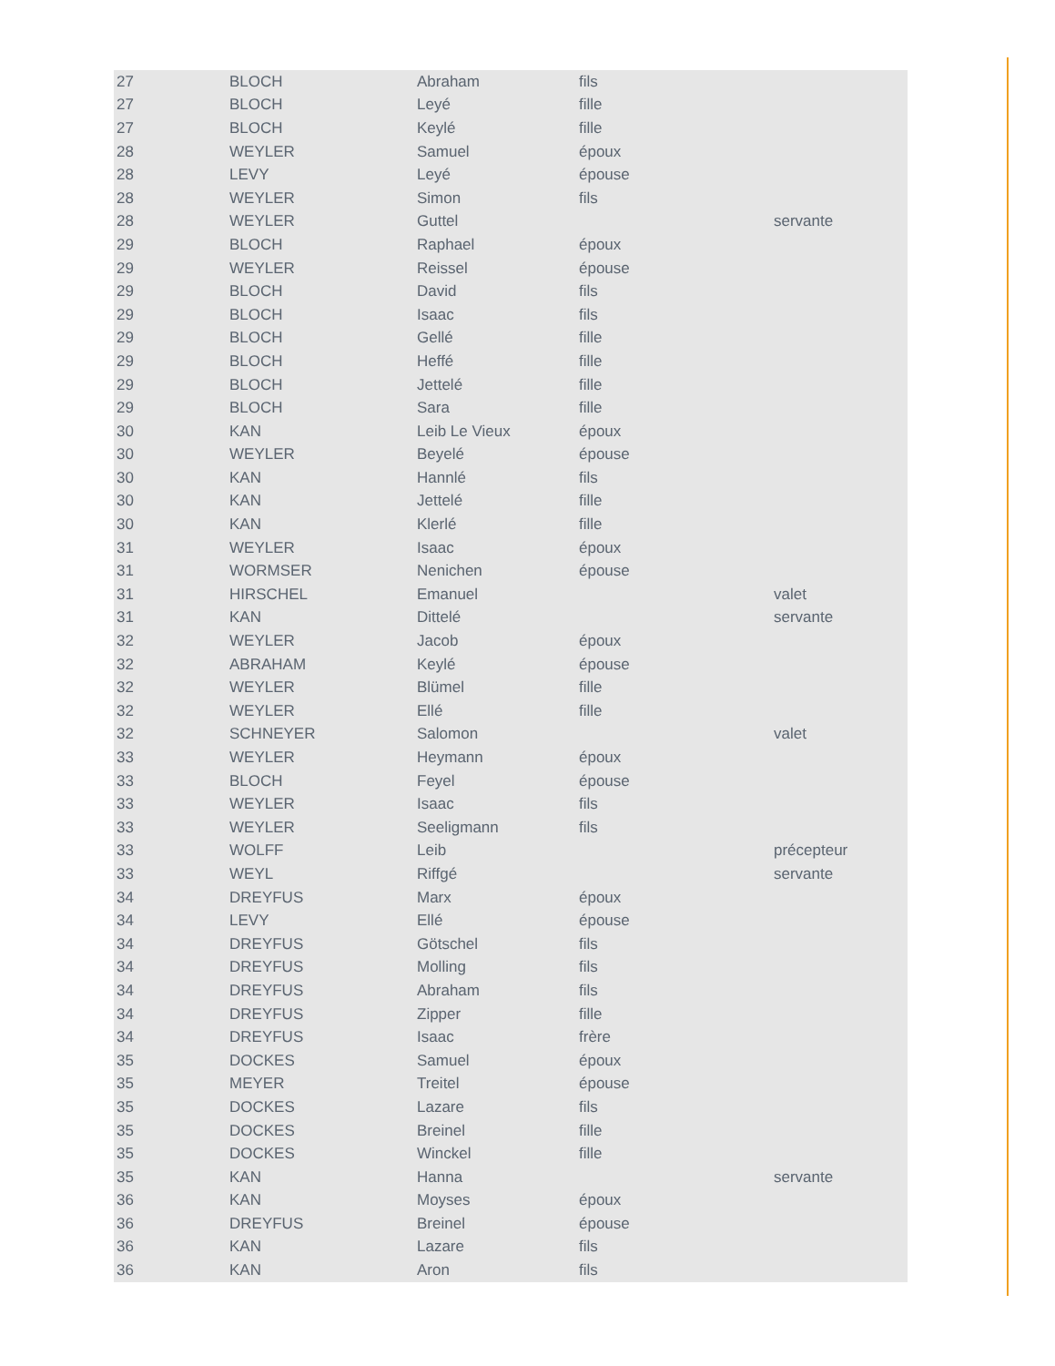| 27 | BLOCH | Abraham | fils | |
| 27 | BLOCH | Leyé | fille | |
| 27 | BLOCH | Keylé | fille | |
| 28 | WEYLER | Samuel | époux | |
| 28 | LEVY | Leyé | épouse | |
| 28 | WEYLER | Simon | fils | |
| 28 | WEYLER | Guttel | | servante |
| 29 | BLOCH | Raphael | époux | |
| 29 | WEYLER | Reissel | épouse | |
| 29 | BLOCH | David | fils | |
| 29 | BLOCH | Isaac | fils | |
| 29 | BLOCH | Gellé | fille | |
| 29 | BLOCH | Heffé | fille | |
| 29 | BLOCH | Jettelé | fille | |
| 29 | BLOCH | Sara | fille | |
| 30 | KAN | Leib Le Vieux | époux | |
| 30 | WEYLER | Beyelé | épouse | |
| 30 | KAN | Hannlé | fils | |
| 30 | KAN | Jettelé | fille | |
| 30 | KAN | Klerlé | fille | |
| 31 | WEYLER | Isaac | époux | |
| 31 | WORMSER | Nenichen | épouse | |
| 31 | HIRSCHEL | Emanuel | | valet |
| 31 | KAN | Dittelé | | servante |
| 32 | WEYLER | Jacob | époux | |
| 32 | ABRAHAM | Keylé | épouse | |
| 32 | WEYLER | Blümel | fille | |
| 32 | WEYLER | Ellé | fille | |
| 32 | SCHNEYER | Salomon | | valet |
| 33 | WEYLER | Heymann | époux | |
| 33 | BLOCH | Feyel | épouse | |
| 33 | WEYLER | Isaac | fils | |
| 33 | WEYLER | Seeligmann | fils | |
| 33 | WOLFF | Leib | | précepteur |
| 33 | WEYL | Riffgé | | servante |
| 34 | DREYFUS | Marx | époux | |
| 34 | LEVY | Ellé | épouse | |
| 34 | DREYFUS | Götschel | fils | |
| 34 | DREYFUS | Molling | fils | |
| 34 | DREYFUS | Abraham | fils | |
| 34 | DREYFUS | Zipper | fille | |
| 34 | DREYFUS | Isaac | frère | |
| 35 | DOCKES | Samuel | époux | |
| 35 | MEYER | Treitel | épouse | |
| 35 | DOCKES | Lazare | fils | |
| 35 | DOCKES | Breinel | fille | |
| 35 | DOCKES | Winckel | fille | |
| 35 | KAN | Hanna | | servante |
| 36 | KAN | Moyses | époux | |
| 36 | DREYFUS | Breinel | épouse | |
| 36 | KAN | Lazare | fils | |
| 36 | KAN | Aron | fils | |